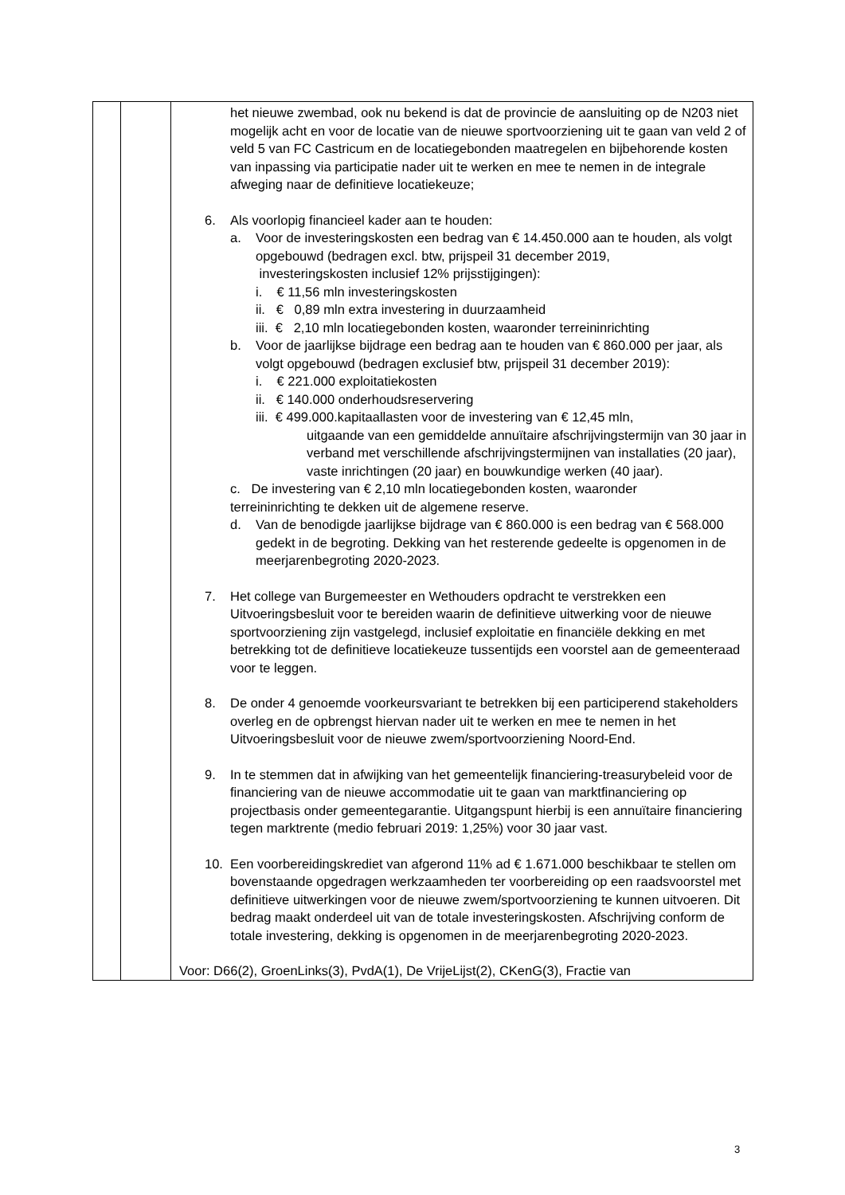| | | het nieuwe zwembad, ook nu bekend is dat de provincie de aansluiting op de N203 niet mogelijk acht en voor de locatie van de nieuwe sportvoorziening uit te gaan van veld 2 of veld 5 van FC Castricum en de locatiegebonden maatregelen en bijbehorende kosten van inpassing via participatie nader uit te werken en mee te nemen in de integrale afweging naar de definitieve locatiekeuze; 6. Als voorlopig financieel kader aan te houden: a. Voor de investeringskosten een bedrag van € 14.450.000 aan te houden, als volgt opgebouwd (bedragen excl. btw, prijspeil 31 december 2019, investeringskosten inclusief 12% prijsstijgingen): i. € 11,56 mln investeringskosten ii. € 0,89 mln extra investering in duurzaamheid iii. € 2,10 mln locatiegebonden kosten, waaronder terreininrichting b. Voor de jaarlijkse bijdrage een bedrag aan te houden van € 860.000 per jaar, als volgt opgebouwd (bedragen exclusief btw, prijspeil 31 december 2019): i. € 221.000 exploitatiekosten ii. € 140.000 onderhoudsreservering iii. € 499.000.kapitaallasten voor de investering van € 12,45 mln, uitgaande van een gemiddelde annuïtaire afschrijvingstermijn van 30 jaar in verband met verschillende afschrijvingstermijnen van installaties (20 jaar), vaste inrichtingen (20 jaar) en bouwkundige werken (40 jaar). c. De investering van € 2,10 mln locatiegebonden kosten, waaronder terreininrichting te dekken uit de algemene reserve. d. Van de benodigde jaarlijkse bijdrage van € 860.000 is een bedrag van € 568.000 gedekt in de begroting. Dekking van het resterende gedeelte is opgenomen in de meerjarenbegroting 2020-2023. 7. Het college van Burgemeester en Wethouders opdracht te verstrekken een Uitvoeringsbesluit voor te bereiden waarin de definitieve uitwerking voor de nieuwe sportvoorziening zijn vastgelegd, inclusief exploitatie en financiële dekking en met betrekking tot de definitieve locatiekeuze tussentijds een voorstel aan de gemeenteraad voor te leggen. 8. De onder 4 genoemde voorkeursvariant te betrekken bij een participerend stakeholders overleg en de opbrengst hiervan nader uit te werken en mee te nemen in het Uitvoeringsbesluit voor de nieuwe zwem/sportvoorziening Noord-End. 9. In te stemmen dat in afwijking van het gemeentelijk financiering-treasurybeleid voor de financiering van de nieuwe accommodatie uit te gaan van marktfinanciering op projectbasis onder gemeentegarantie. Uitgangspunt hierbij is een annuïtaire financiering tegen marktrente (medio februari 2019: 1,25%) voor 30 jaar vast. 10. Een voorbereidingskrediet van afgerond 11% ad € 1.671.000 beschikbaar te stellen om bovenstaande opgedragen werkzaamheden ter voorbereiding op een raadsvoorstel met definitieve uitwerkingen voor de nieuwe zwem/sportvoorziening te kunnen uitvoeren. Dit bedrag maakt onderdeel uit van de totale investeringskosten. Afschrijving conform de totale investering, dekking is opgenomen in de meerjarenbegroting 2020-2023. Voor: D66(2), GroenLinks(3), PvdA(1), De VrijeLijst(2), CKenG(3), Fractie van |
3